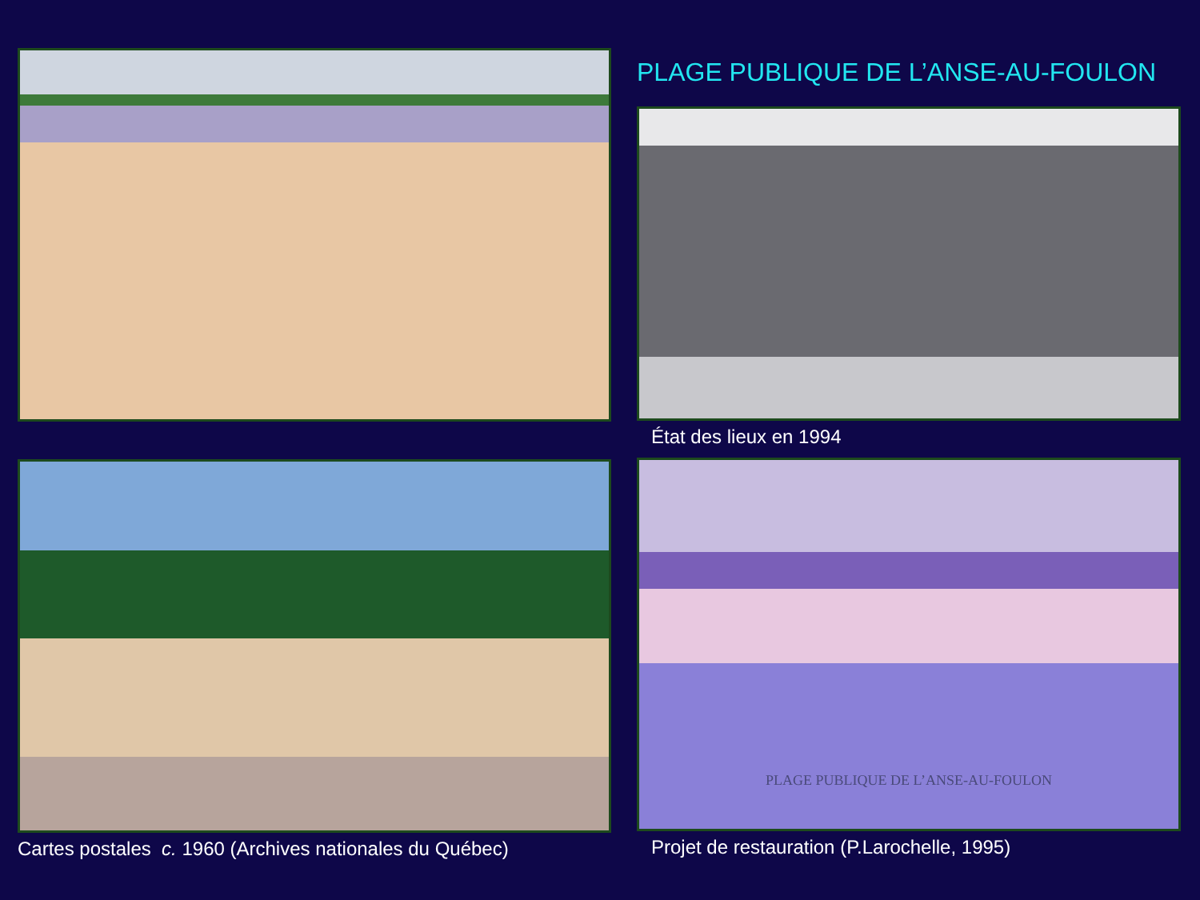Cartes postales c. 1960 (Archives nationales du Québec)
PLAGE PUBLIQUE DE L’ANSE-AU-FOULON
État des lieux en 1994
PLAGE PUBLIQUE DE L’ANSE-AU-FOULON
Projet de restauration (P.Larochelle, 1995)